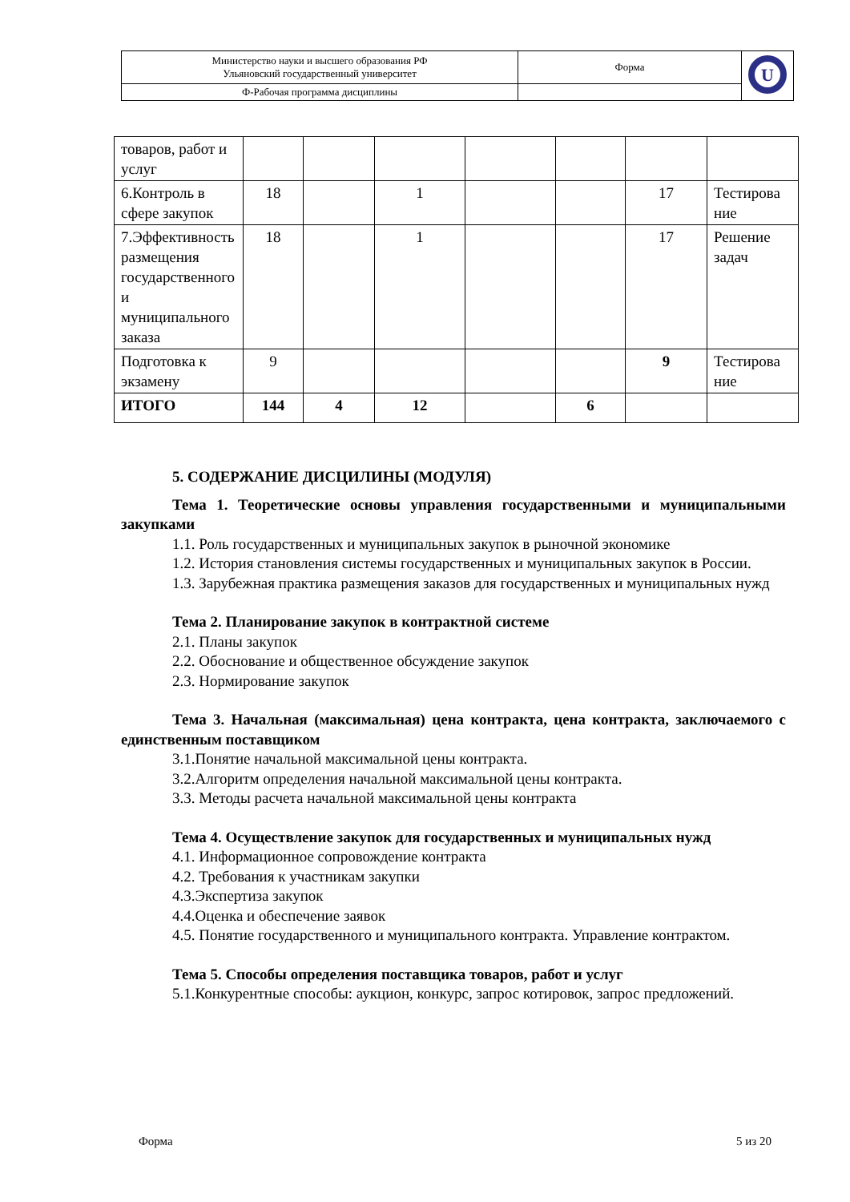| Министерство науки и высшего образования РФ Ульяновский государственный университет | Форма | U |
| Ф-Рабочая программа дисциплины | | |
| товаров, работ и услуг | | | | | | | |
| 6.Контроль в сфере закупок | 18 | | 1 | | | 17 | Тестирова ние |
| 7.Эффективность размещения государственного и муниципального заказа | 18 | | 1 | | | 17 | Решение задач |
| Подготовка к экзамену | 9 | | | | | 9 | Тестирова ние |
| ИТОГО | 144 | 4 | 12 | | 6 | | |
5. СОДЕРЖАНИЕ ДИСЦИЛИНЫ (МОДУЛЯ)
Тема 1. Теоретические основы управления государственными и муниципальными закупками
1.1. Роль государственных и муниципальных закупок в рыночной экономике
1.2. История становления системы государственных и муниципальных закупок в России.
1.3. Зарубежная практика размещения заказов для государственных и муниципальных нужд
Тема 2. Планирование закупок в контрактной системе
2.1. Планы закупок
2.2. Обоснование и общественное обсуждение закупок
2.3. Нормирование закупок
Тема 3. Начальная (максимальная) цена контракта, цена контракта, заключаемого с единственным поставщиком
3.1.Понятие начальной максимальной цены контракта.
3.2.Алгоритм определения начальной максимальной цены контракта.
3.3. Методы расчета начальной максимальной цены контракта
Тема 4. Осуществление закупок для государственных и муниципальных нужд
4.1. Информационное сопровождение контракта
4.2. Требования к участникам закупки
4.3.Экспертиза закупок
4.4.Оценка и обеспечение заявок
4.5. Понятие государственного и муниципального контракта. Управление контрактом.
Тема 5. Способы определения поставщика товаров, работ и услуг
5.1.Конкурентные способы: аукцион, конкурс, запрос котировок, запрос предложений.
Форма 5 из 20